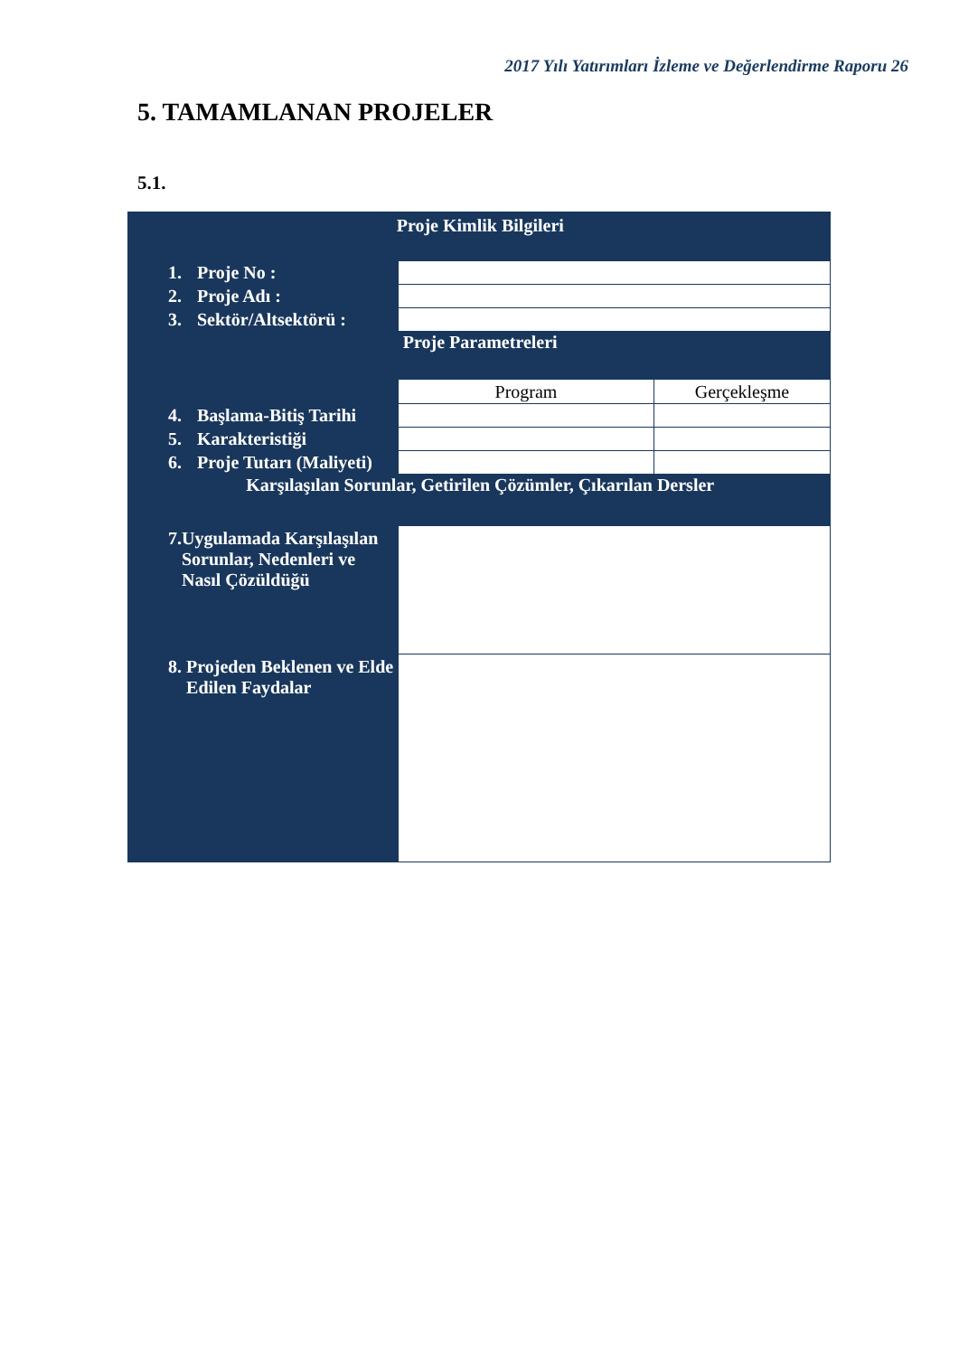2017 Yılı Yatırımları İzleme ve Değerlendirme Raporu 26
5. TAMAMLANAN PROJELER
5.1.
| Proje Kimlik Bilgileri | | |
| 1. Proje No : | | |
| 2. Proje Adı : | | |
| 3. Sektör/Altsektörü : | | |
| Proje Parametreleri | | |
| | Program | Gerçekleşme |
| 4. Başlama-Bitiş Tarihi | | |
| 5. Karakteristiği | | |
| 6. Proje Tutarı (Maliyeti) | | |
| Karşılaşılan Sorunlar, Getirilen Çözümler, Çıkarılan Dersler | | |
| 7. Uygulamada Karşılaşılan Sorunlar, Nedenleri ve Nasıl Çözüldüğü | | |
| 8. Projeden Beklenen ve Elde Edilen Faydalar | | |